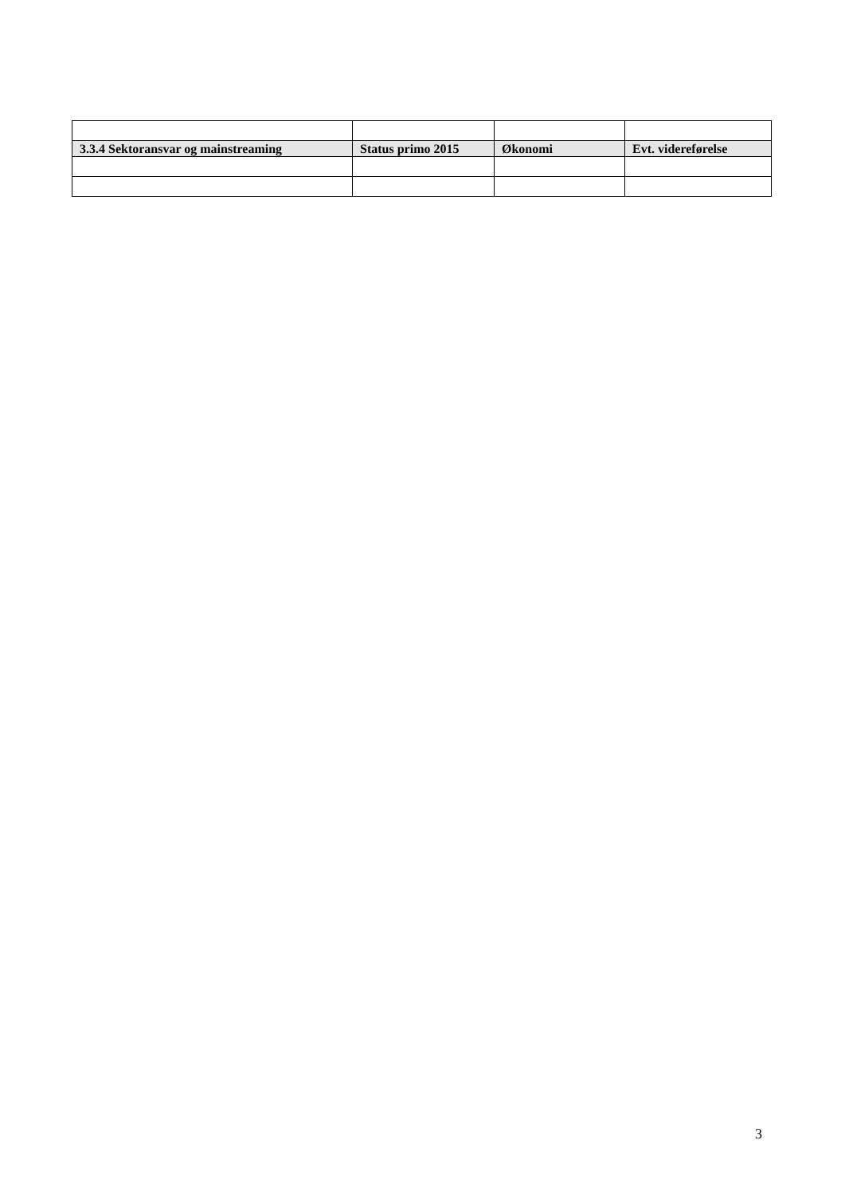| 3.3.4 Sektoransvar og mainstreaming | Status primo 2015 | Økonomi | Evt. videreførelse |
| --- | --- | --- | --- |
3